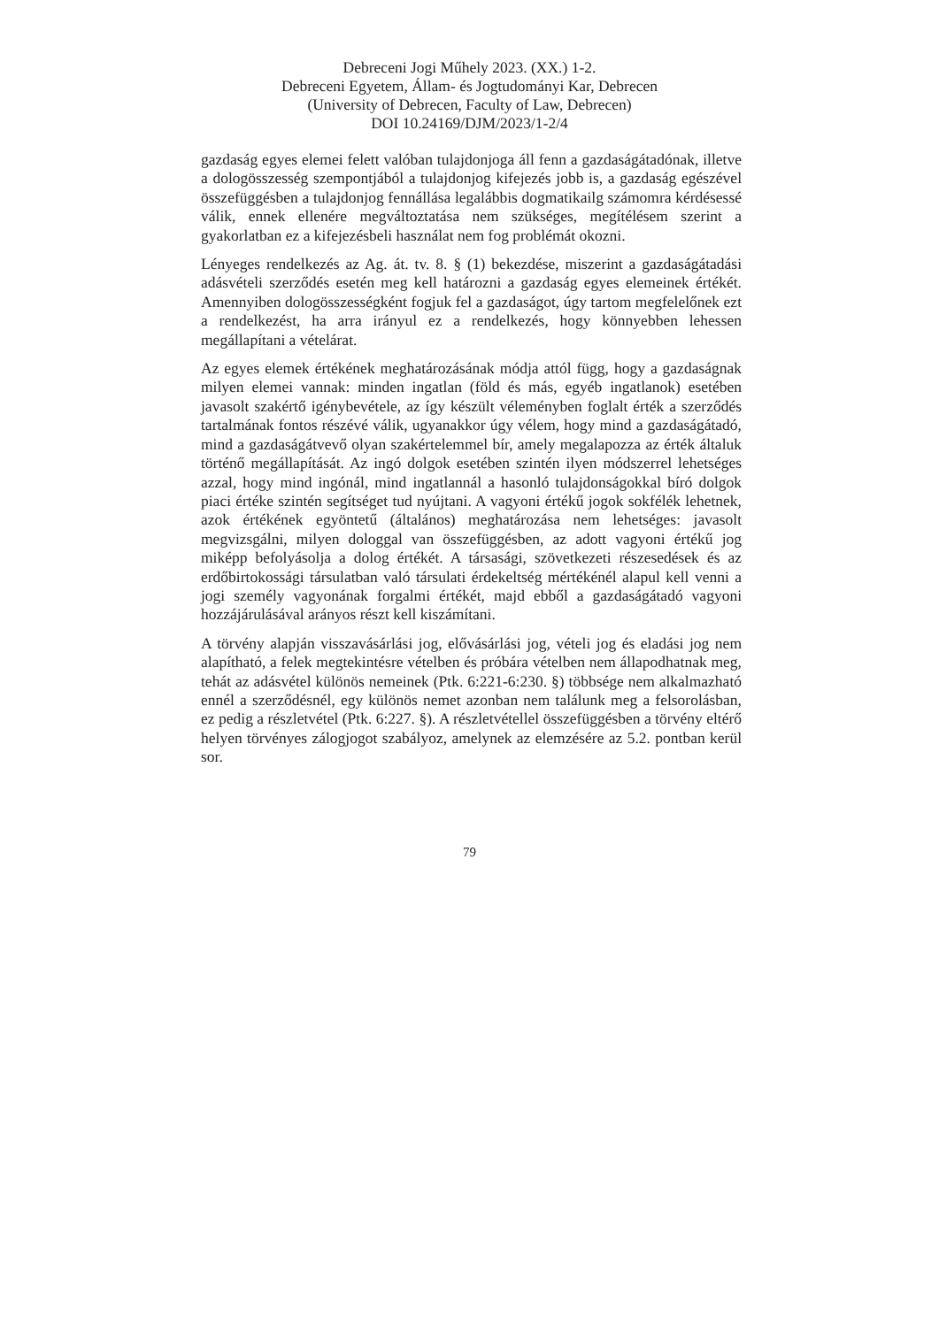Debreceni Jogi Műhely 2023. (XX.) 1-2.
Debreceni Egyetem, Állam- és Jogtudományi Kar, Debrecen
(University of Debrecen, Faculty of Law, Debrecen)
DOI 10.24169/DJM/2023/1-2/4
gazdaság egyes elemei felett valóban tulajdonjoga áll fenn a gazdaságátadónak, illetve a dologösszesség szempontjából a tulajdonjog kifejezés jobb is, a gazdaság egészével összefüggésben a tulajdonjog fennállása legalábbis dogmatikailg számomra kérdésessé válik, ennek ellenére megváltoztatása nem szükséges, megítélésem szerint a gyakorlatban ez a kifejezésbeli használat nem fog problémát okozni.
Lényeges rendelkezés az Ag. át. tv. 8. § (1) bekezdése, miszerint a gazdaságátadási adásvételi szerződés esetén meg kell határozni a gazdaság egyes elemeinek értékét. Amennyiben dologösszességként fogjuk fel a gazdaságot, úgy tartom megfelelőnek ezt a rendelkezést, ha arra irányul ez a rendelkezés, hogy könnyebben lehessen megállapítani a vételárat.
Az egyes elemek értékének meghatározásának módja attól függ, hogy a gazdaságnak milyen elemei vannak: minden ingatlan (föld és más, egyéb ingatlanok) esetében javasolt szakértő igénybevétele, az így készült véleményben foglalt érték a szerződés tartalmának fontos részévé válik, ugyanakkor úgy vélem, hogy mind a gazdaságátadó, mind a gazdaságátvevő olyan szakértelemmel bír, amely megalapozza az érték általuk történő megállapítását. Az ingó dolgok esetében szintén ilyen módszerrel lehetséges azzal, hogy mind ingónál, mind ingatlannál a hasonló tulajdonságokkal bíró dolgok piaci értéke szintén segítséget tud nyújtani. A vagyoni értékű jogok sokfélék lehetnek, azok értékének egyöntetű (általános) meghatározása nem lehetséges: javasolt megvizsgálni, milyen dologgal van összefüggésben, az adott vagyoni értékű jog miképp befolyásolja a dolog értékét. A társasági, szövetkezeti részesedések és az erdőbirtokossági társulatban való társulati érdekeltség mértékénél alapul kell venni a jogi személy vagyonának forgalmi értékét, majd ebből a gazdaságátadó vagyoni hozzájárulásával arányos részt kell kiszámítani.
A törvény alapján visszavásárlási jog, elővásárlási jog, vételi jog és eladási jog nem alapítható, a felek megtekintésre vételben és próbára vételben nem állapodhatnak meg, tehát az adásvétel különös nemeinek (Ptk. 6:221-6:230. §) többsége nem alkalmazható ennél a szerződésnél, egy különös nemet azonban nem találunk meg a felsorolásban, ez pedig a részletvétel (Ptk. 6:227. §). A részletvétellel összefüggésben a törvény eltérő helyen törvényes zálogjogot szabályoz, amelynek az elemzésére az 5.2. pontban kerül sor.
79